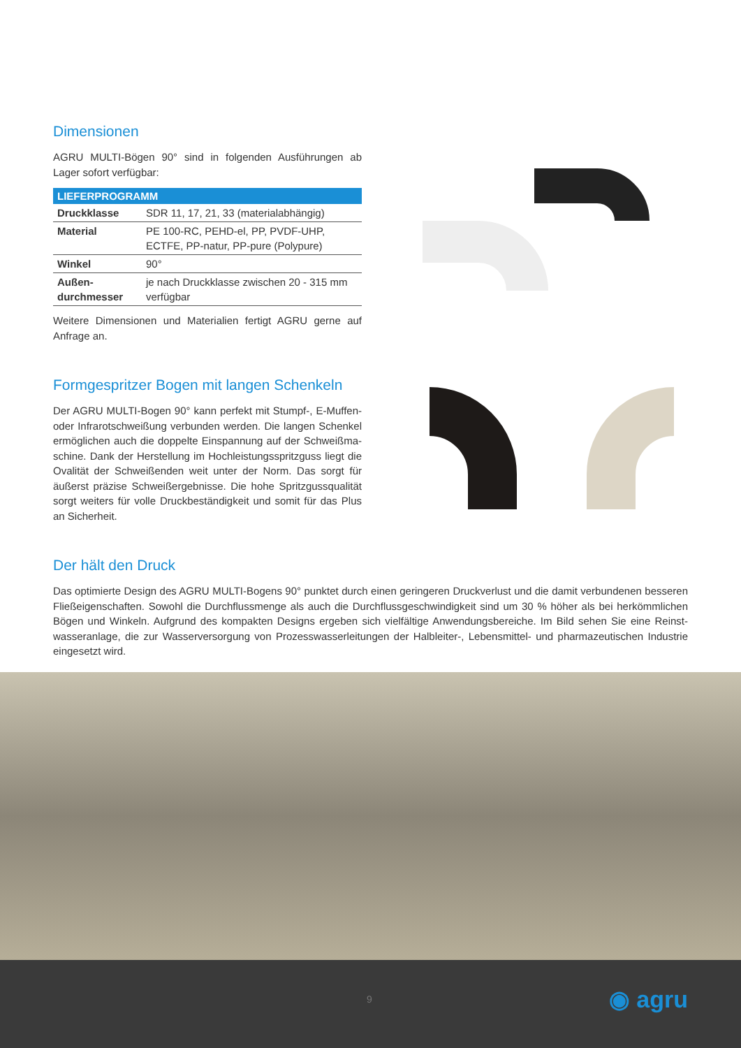Dimensionen
AGRU MULTI-Bögen 90° sind in folgenden Ausführungen ab Lager sofort verfügbar:
| LIEFERPROGRAMM | |
| --- | --- |
| Druckklasse | SDR 11, 17, 21, 33 (materialabhängig) |
| Material | PE 100-RC, PEHD-el, PP, PVDF-UHP, ECTFE, PP-natur, PP-pure (Polypure) |
| Winkel | 90° |
| Außen- durchmesser | je nach Druckklasse zwischen 20 - 315 mm verfügbar |
Weitere Dimensionen und Materialien fertigt AGRU gerne auf Anfrage an.
Formgespritzer Bogen mit langen Schenkeln
Der AGRU MULTI-Bogen 90° kann perfekt mit Stumpf-, E-Muffen- oder Infrarotschweißung verbunden werden. Die langen Schenkel ermöglichen auch die doppelte Einspannung auf der Schweißma­schine. Dank der Herstellung im Hochleistungsspritzguss liegt die Ovalität der Schweißenden weit unter der Norm. Das sorgt für äußerst präzise Schweißergebnisse. Die hohe Spritzgussqualität sorgt weiters für volle Druckbeständigkeit und somit für das Plus an Sicherheit.
Der hält den Druck
Das optimierte Design des AGRU MULTI-Bogens 90° punktet durch einen geringeren Druckverlust und die damit verbundenen besseren Fließeigenschaften. Sowohl die Durchflussmenge als auch die Durchflussgeschwindigkeit sind um 30 % höher als bei herkömmlichen Bögen und Winkeln. Aufgrund des kompakten Designs ergeben sich vielfältige Anwendungsbereiche. Im Bild sehen Sie eine Reinst­wasseranlage, die zur Wasserversorgung von Prozesswasserleitungen der Halbleiter-, Lebensmittel- und pharmazeutischen Industrie eingesetzt wird.
9 ◉ agru